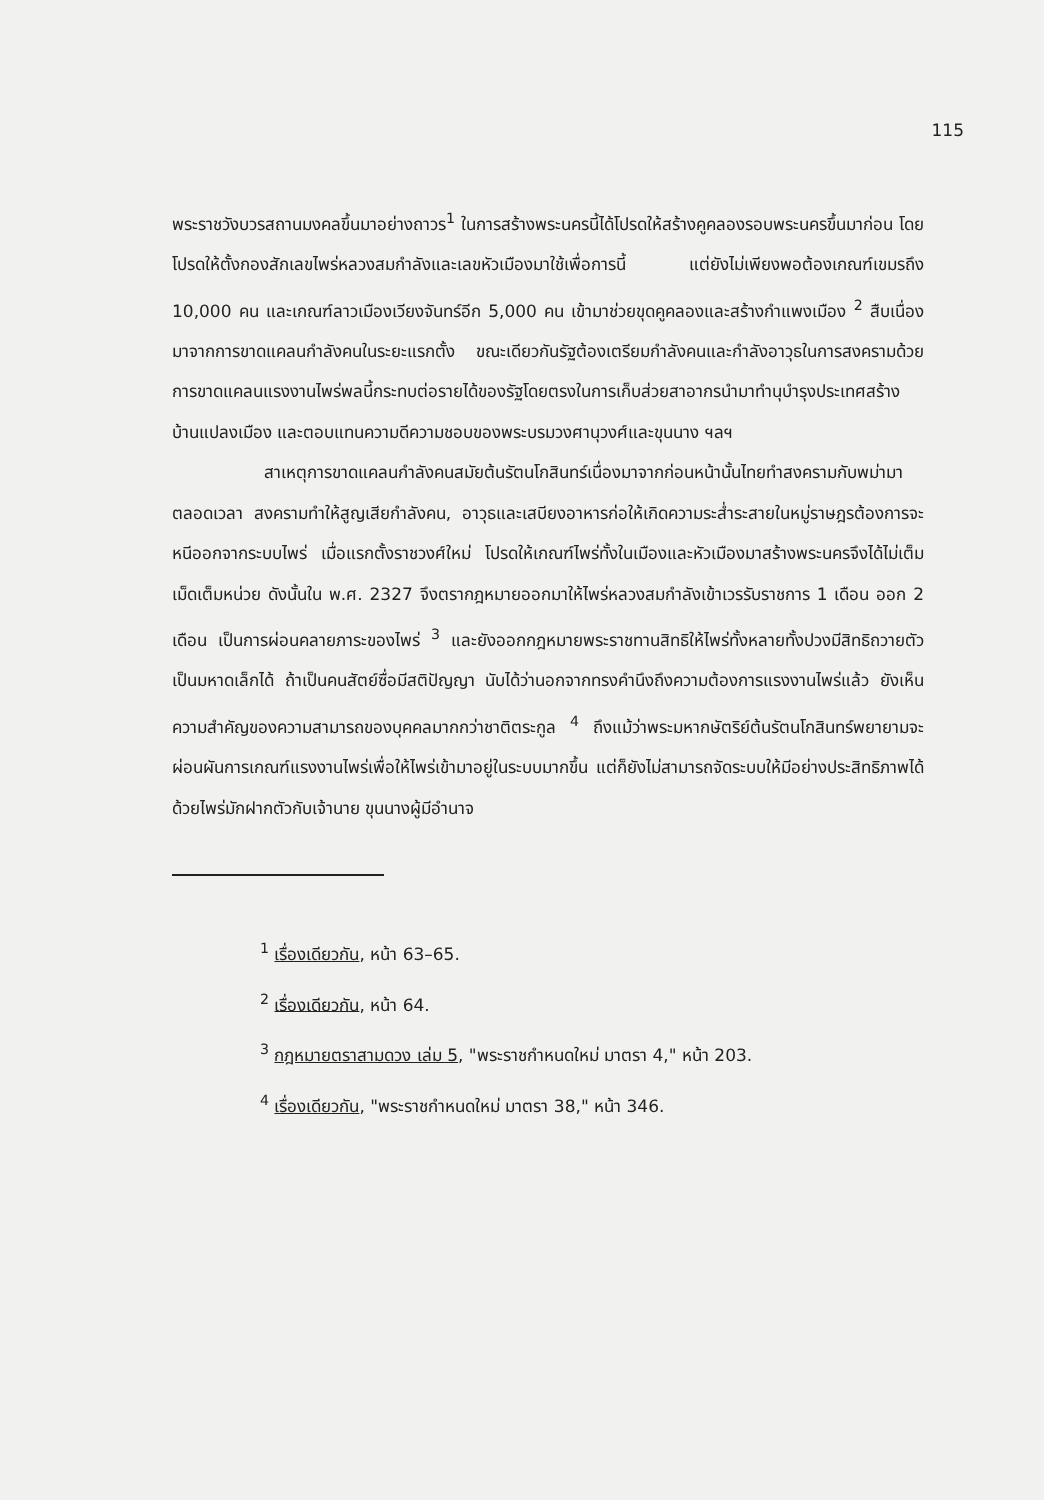115
พระราชวังบวรสถานมงคลขึ้นมาอย่างถาวร<sup>1</sup> ในการสร้างพระนครนี้ได้โปรดให้สร้างคูคลองรอบพระนครขึ้นมาก่อน โดยโปรดให้ตั้งกองสักเลขไพร่หลวงสมกำลังและเลขหัวเมืองมาใช้เพื่อการนี้ แต่ยังไม่เพียงพอต้องเกณฑ์เขมรถึง 10,000 คน และเกณฑ์ลาวเมืองเวียงจันทร์อีก 5,000 คน เข้ามาช่วยขุดคูคลองและสร้างกำแพงเมือง <sup>2</sup> สืบเนื่องมาจากการขาดแคลนกำลังคนในระยะแรกตั้ง ขณะเดียวกันรัฐต้องเตรียมกำลังคนและกำลังอาวุธในการสงครามด้วย การขาดแคลนแรงงานไพร่พลนี้กระทบต่อรายได้ของรัฐโดยตรงในการเก็บส่วยสาอากรนำมาทำนุบำรุงประเทศสร้างบ้านแปลงเมือง และตอบแทนความดีความชอบของพระบรมวงศานุวงศ์และขุนนาง ฯลฯ
สาเหตุการขาดแคลนกำลังคนสมัยต้นรัตนโกสินทร์เนื่องมาจากก่อนหน้านั้นไทยทำสงครามกับพม่ามาตลอดเวลา สงครามทำให้สูญเสียกำลังคน, อาวุธและเสบียงอาหารก่อให้เกิดความระส่ำระสายในหมู่ราษฎรต้องการจะหนีออกจากระบบไพร่ เมื่อแรกตั้งราชวงศ์ใหม่ โปรดให้เกณฑ์ไพร่ทั้งในเมืองและหัวเมืองมาสร้างพระนครจึงได้ไม่เต็มเม็ดเต็มหน่วย ดังนั้นใน พ.ศ. 2327 จึงตรากฎหมายออกมาให้ไพร่หลวงสมกำลังเข้าเวรรับราชการ 1 เดือน ออก 2 เดือน เป็นการผ่อนคลายภาระของไพร่ <sup>3</sup> และยังออกกฎหมายพระราชทานสิทธิให้ไพร่ทั้งหลายทั้งปวงมีสิทธิถวายตัวเป็นมหาดเล็กได้ ถ้าเป็นคนสัตย์ซื่อมีสติปัญญา นับได้ว่านอกจากทรงคำนึงถึงความต้องการแรงงานไพร่แล้ว ยังเห็นความสำคัญของความสามารถของบุคคลมากกว่าชาติตระกูล <sup>4</sup> ถึงแม้ว่าพระมหากษัตริย์ต้นรัตนโกสินทร์พยายามจะผ่อนผันการเกณฑ์แรงงานไพร่เพื่อให้ไพร่เข้ามาอยู่ในระบบมากขึ้น แต่ก็ยังไม่สามารถจัดระบบให้มีอย่างประสิทธิภาพได้ ด้วยไพร่มักฝากตัวกับเจ้านาย ขุนนางผู้มีอำนาจ
<sup>1</sup> เรื่องเดียวกัน, หน้า 63–65.
<sup>2</sup> เรื่องเดียวกัน, หน้า 64.
<sup>3</sup> กฎหมายตราสามดวง เล่ม 5, "พระราชกำหนดใหม่ มาตรา 4," หน้า 203.
<sup>4</sup> เรื่องเดียวกัน, "พระราชกำหนดใหม่ มาตรา 38," หน้า 346.